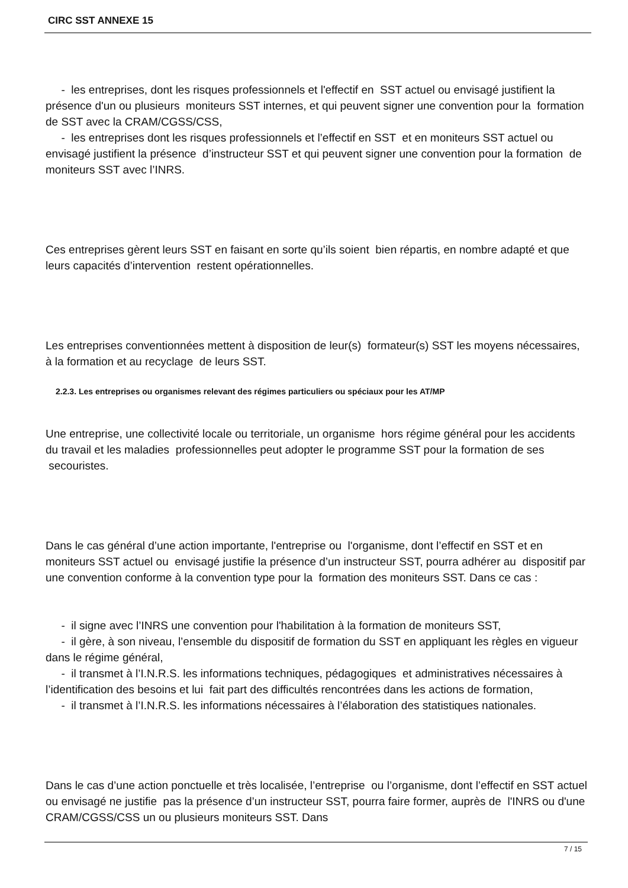CIRC SST ANNEXE 15
- les entreprises, dont les risques professionnels et l'effectif en SST actuel ou envisagé justifient la présence d'un ou plusieurs moniteurs SST internes, et qui peuvent signer une convention pour la formation de SST avec la CRAM/CGSS/CSS,
- les entreprises dont les risques professionnels et l’effectif en SST et en moniteurs SST actuel ou envisagé justifient la présence d’instructeur SST et qui peuvent signer une convention pour la formation de moniteurs SST avec l’INRS.
Ces entreprises gèrent leurs SST en faisant en sorte qu’ils soient bien répartis, en nombre adapté et que leurs capacités d’intervention restent opérationnelles.
Les entreprises conventionnées mettent à disposition de leur(s) formateur(s) SST les moyens nécessaires, à la formation et au recyclage de leurs SST.
2.2.3. Les entreprises ou organismes relevant des régimes particuliers ou spéciaux pour les AT/MP
Une entreprise, une collectivité locale ou territoriale, un organisme hors régime général pour les accidents du travail et les maladies professionnelles peut adopter le programme SST pour la formation de ses secouristes.
Dans le cas général d’une action importante, l'entreprise ou l'organisme, dont l’effectif en SST et en moniteurs SST actuel ou envisagé justifie la présence d’un instructeur SST, pourra adhérer au dispositif par une convention conforme à la convention type pour la formation des moniteurs SST. Dans ce cas :
- il signe avec l’INRS une convention pour l'habilitation à la formation de moniteurs SST,
- il gère, à son niveau, l’ensemble du dispositif de formation du SST en appliquant les règles en vigueur dans le régime général,
- il transmet à l’I.N.R.S. les informations techniques, pédagogiques et administratives nécessaires à l’identification des besoins et lui fait part des difficultés rencontrées dans les actions de formation,
- il transmet à l’I.N.R.S. les informations nécessaires à l’élaboration des statistiques nationales.
Dans le cas d’une action ponctuelle et très localisée, l’entreprise ou l’organisme, dont l’effectif en SST actuel ou envisagé ne justifie pas la présence d’un instructeur SST, pourra faire former, auprès de l'INRS ou d'une CRAM/CGSS/CSS un ou plusieurs moniteurs SST. Dans
7 / 15